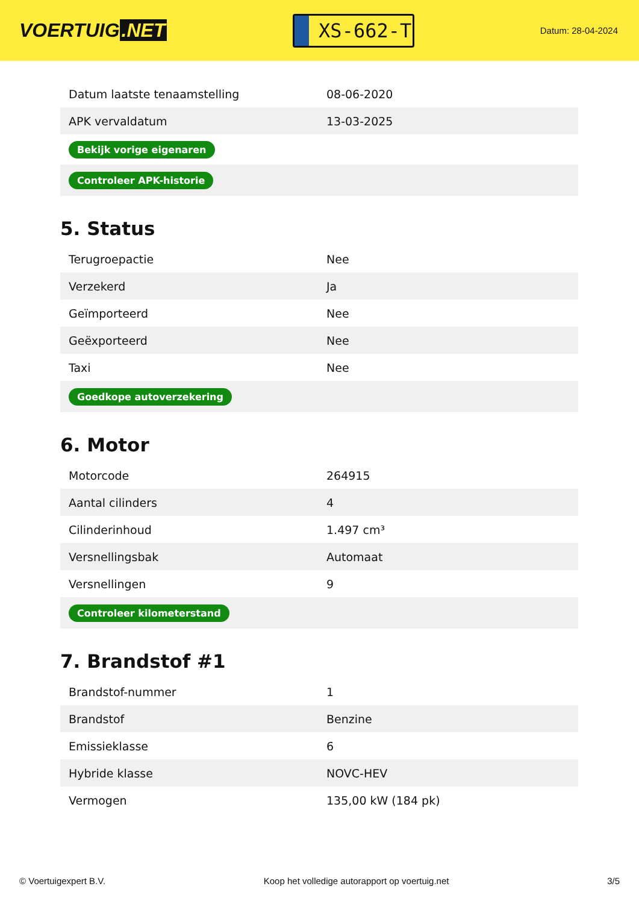VOERTUIG.NET
XS-662-T
Datum: 28-04-2024
| Datum laatste tenaamstelling | 08-06-2020 |
| APK vervaldatum | 13-03-2025 |
| Bekijk vorige eigenaren | |
| Controleer APK-historie | |
5. Status
| Terugroepactie | Nee |
| Verzekerd | Ja |
| Geïmporteerd | Nee |
| Geëxporteerd | Nee |
| Taxi | Nee |
| Goedkope autoverzekering | |
6. Motor
| Motorcode | 264915 |
| Aantal cilinders | 4 |
| Cilinderinhoud | 1.497 cm³ |
| Versnellingsbak | Automaat |
| Versnellingen | 9 |
| Controleer kilometerstand | |
7. Brandstof #1
| Brandstof-nummer | 1 |
| Brandstof | Benzine |
| Emissieklasse | 6 |
| Hybride klasse | NOVC-HEV |
| Vermogen | 135,00 kW (184 pk) |
© Voertuigexpert B.V. Koop het volledige autorapport op voertuig.net 3/5